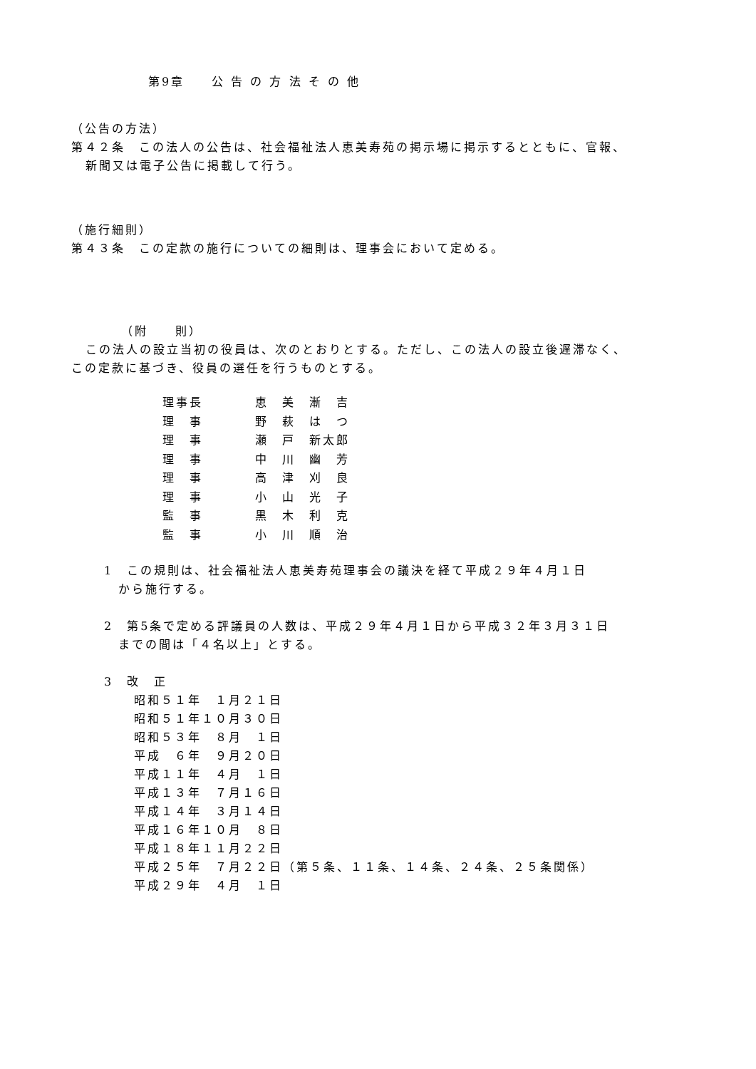第9章　　公 告 の 方 法 そ の 他
（公告の方法）
第４２条　この法人の公告は、社会福祉法人恵美寿苑の掲示場に掲示するとともに、官報、
新聞又は電子公告に掲載して行う。
（施行細則）
第４３条　この定款の施行についての細則は、理事会において定める。
（附　　則）
この法人の設立当初の役員は、次のとおりとする。ただし、この法人の設立後遅滞なく、
この定款に基づき、役員の選任を行うものとする。
| 理事長 | 恵 美 漸 吉 |
| 理 事 | 野 萩 は つ |
| 理 事 | 瀬 戸 新太郎 |
| 理 事 | 中 川 幽 芳 |
| 理 事 | 高 津 刈 良 |
| 理 事 | 小 山 光 子 |
| 監 事 | 黒 木 利 克 |
| 監 事 | 小 川 順 治 |
1　この規則は、社会福祉法人恵美寿苑理事会の議決を経て平成２９年４月１日
から施行する。
2　第5条で定める評議員の人数は、平成２９年４月１日から平成３２年３月３１日
までの間は「４名以上」とする。
3　改　正
昭和５１年　１月２１日
昭和５１年１０月３０日
昭和５３年　８月　１日
平成　６年　９月２０日
平成１１年　４月　１日
平成１３年　７月１６日
平成１４年　３月１４日
平成１６年１０月　８日
平成１８年１１月２２日
平成２５年　７月２２日（第５条、１１条、１４条、２４条、２５条関係）
平成２９年　４月　１日